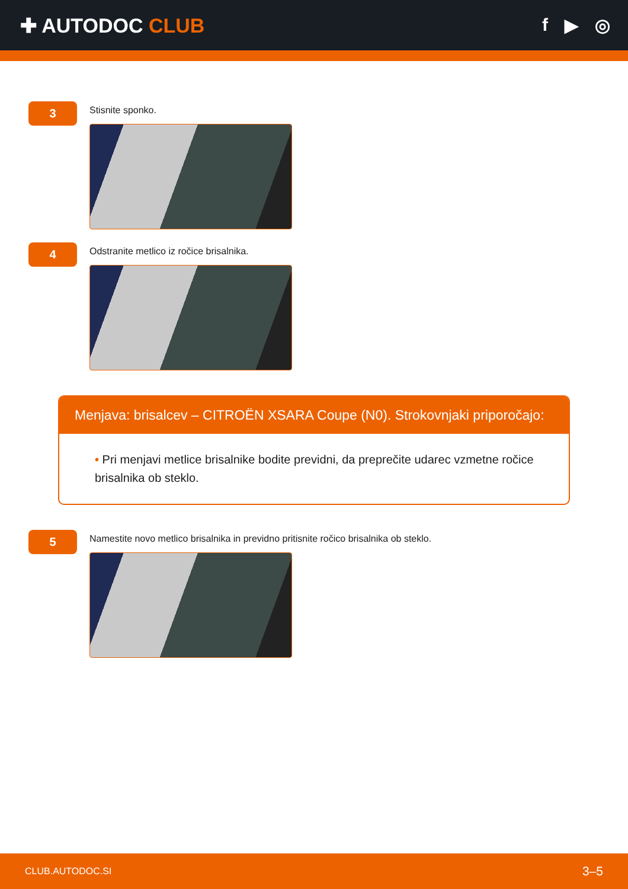✚ AUTODOC CLUB f ▶ ◎
3
Stisnite sponko.
4
Odstranite metlico iz ročice brisalnika.
Menjava: brisalcev – CITROËN XSARA Coupe (N0). Strokovnjaki priporočajo:
• Pri menjavi metlice brisalnike bodite previdni, da preprečite udarec vzmetne ročice brisalnika ob steklo.
5
Namestite novo metlico brisalnika in previdno pritisnite ročico brisalnika ob steklo.
CLUB.AUTODOC.SI 3–5